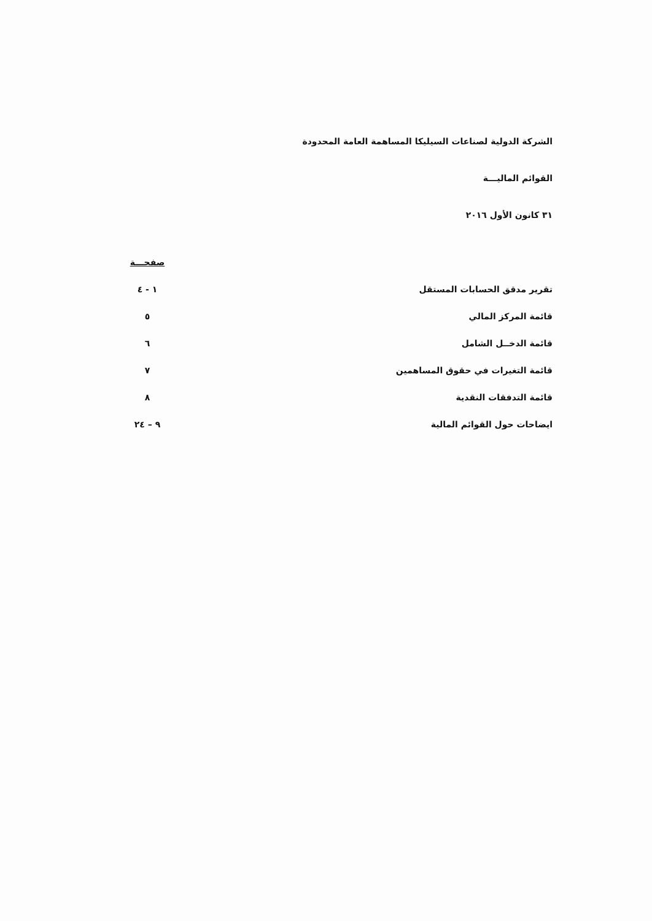الشركة الدولية لصناعات السيليكا المساهمة العامة المحدودة
القوائم الماليـــة
٣١ كانون الأول ٢٠١٦
| | صفحـــة |
| --- | --- |
| تقرير مدقق الحسابات المستقل | ١ - ٤ |
| قائمة المركز المالي | ٥ |
| قائمة الدخــل الشامل | ٦ |
| قائمة التغيرات في حقوق المساهمين | ٧ |
| قائمة التدفقات النقدية | ٨ |
| ايضاحات حول القوائم المالية | ٩ – ٢٤ |